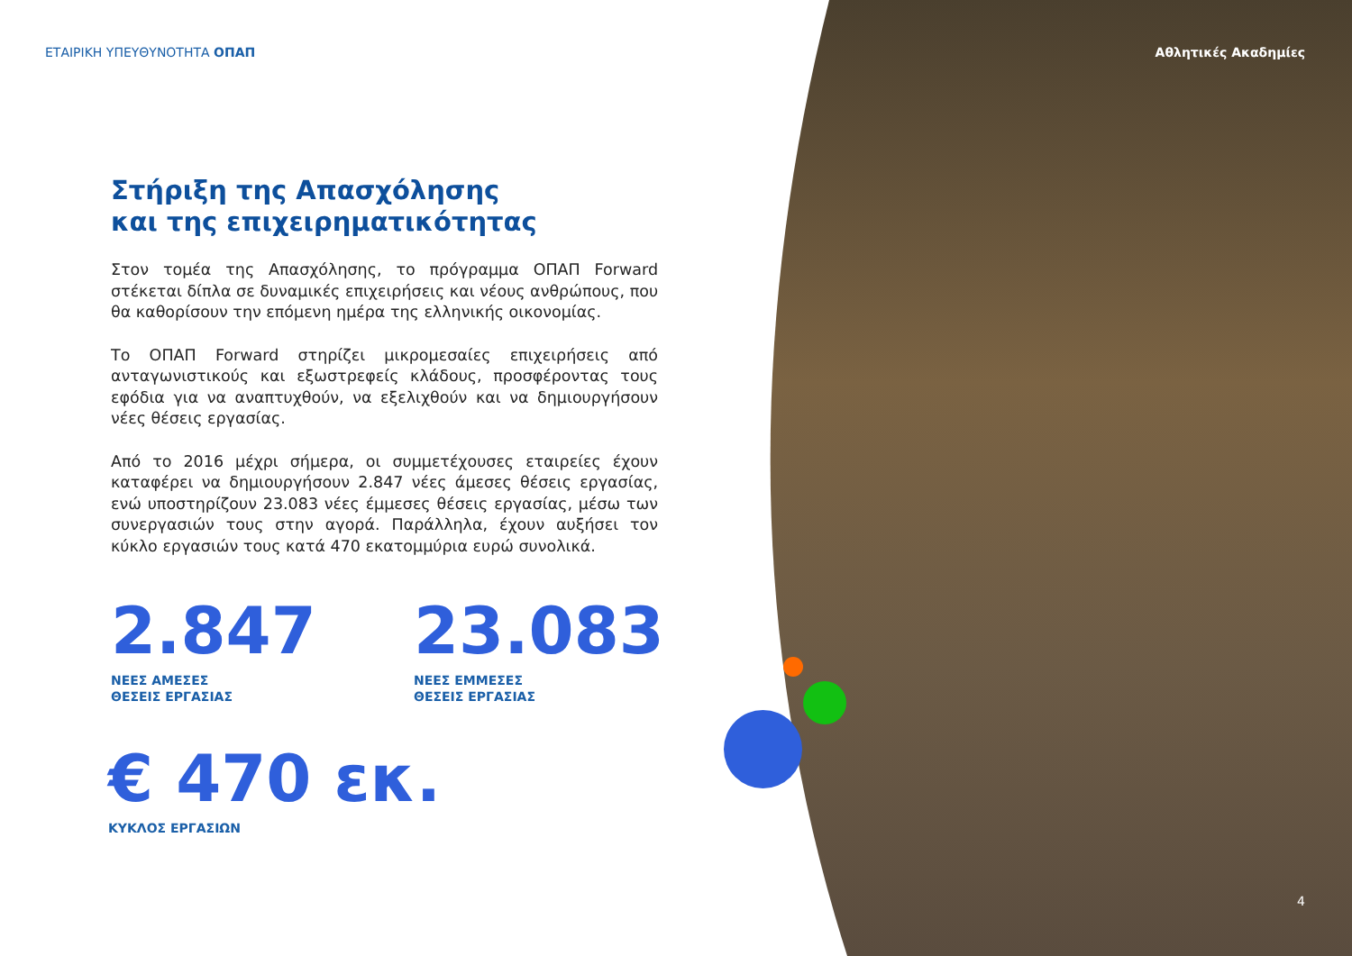Αθλητικές Ακαδημίες
ΕΤΑΙΡΙΚΗ ΥΠΕΥΘΥΝΟΤΗΤΑ ΟΠΑΠ
Στήριξη της Απασχόλησης
και της επιχειρηματικότητας
Στον τομέα της Απασχόλησης, το πρόγραμμα ΟΠΑΠ Forward στέκεται δίπλα σε δυναμικές επιχειρήσεις και νέους ανθρώπους, που θα καθορίσουν την επόμενη ημέρα της ελληνικής οικονομίας.
Το ΟΠΑΠ Forward στηρίζει μικρομεσαίες επιχειρήσεις από ανταγωνιστικούς και εξωστρεφείς κλάδους, προσφέροντας τους εφόδια για να αναπτυχθούν, να εξελιχθούν και να δημιουργήσουν νέες θέσεις εργασίας.
Από το 2016 μέχρι σήμερα, οι συμμετέχουσες εταιρείες έχουν καταφέρει να δημιουργήσουν 2.847 νέες άμεσες θέσεις εργασίας, ενώ υποστηρίζουν 23.083 νέες έμμεσες θέσεις εργασίας, μέσω των συνεργασιών τους στην αγορά. Παράλληλα, έχουν αυξήσει τον κύκλο εργασιών τους κατά 470 εκατομμύρια ευρώ συνολικά.
2.847
ΝΕΕΣ ΑΜΕΣΕΣ
ΘΕΣΕΙΣ ΕΡΓΑΣΙΑΣ
23.083
ΝΕΕΣ ΕΜΜΕΣΕΣ
ΘΕΣΕΙΣ ΕΡΓΑΣΙΑΣ
€ 470 εκ.
ΚΥΚΛΟΣ ΕΡΓΑΣΙΩΝ
4